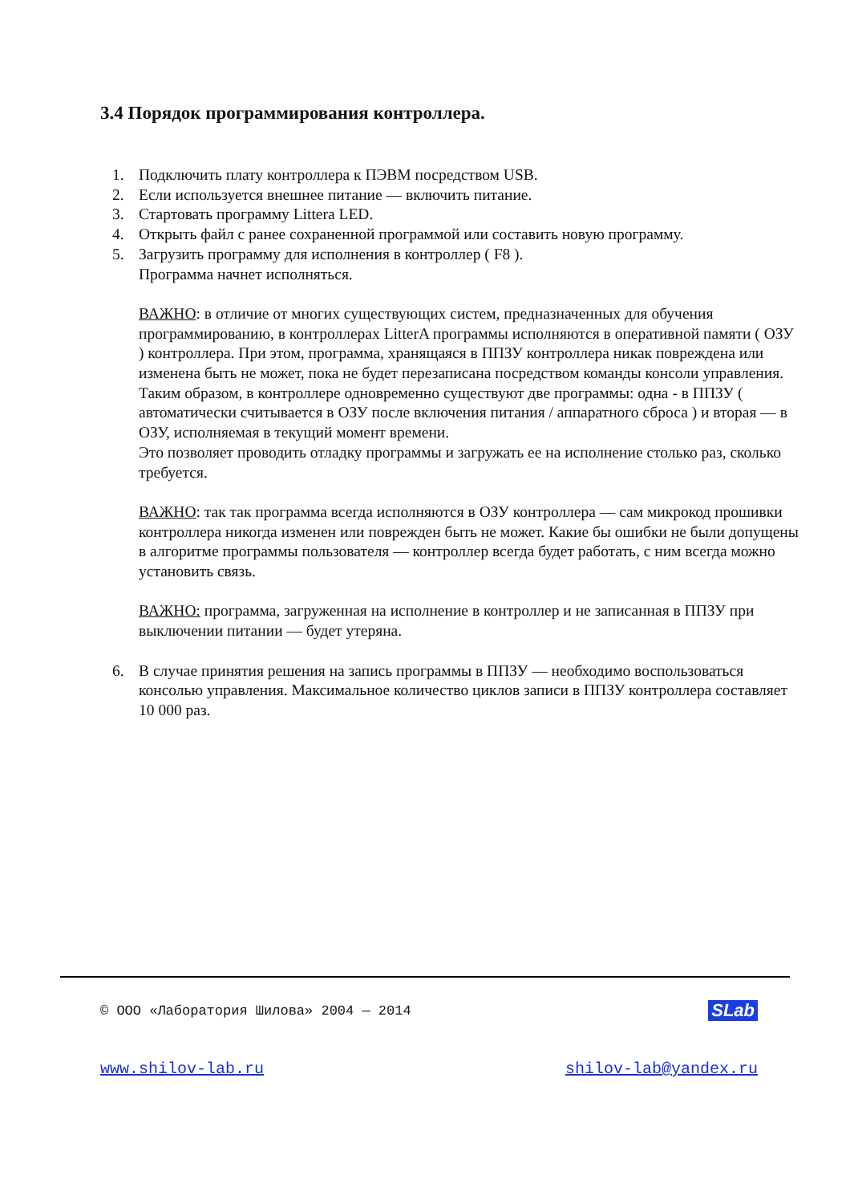3.4 Порядок программирования контроллера.
1. Подключить плату контроллера к ПЭВМ посредством USB.
2. Если используется внешнее питание — включить питание.
3. Стартовать программу Littera LED.
4. Открыть файл с ранее сохраненной программой или составить новую программу.
5. Загрузить программу для исполнения в контроллер ( F8 ).
Программа начнет исполняться.
ВАЖНО: в отличие от многих существующих систем, предназначенных для обучения программированию, в контроллерах LitterA программы исполняются в оперативной памяти ( ОЗУ ) контроллера. При этом, программа, хранящаяся в ППЗУ контроллера никак повреждена или изменена быть не может, пока не будет перезаписана посредством команды консоли управления. Таким образом, в контроллере одновременно существуют две программы: одна - в ППЗУ ( автоматически считывается в ОЗУ после включения питания / аппаратного сброса ) и вторая — в ОЗУ, исполняемая в текущий момент времени.
Это позволяет проводить отладку программы и загружать ее на исполнение столько раз, сколько требуется.
ВАЖНО: так так программа всегда исполняются в ОЗУ контроллера — сам микрокод прошивки контроллера никогда изменен или поврежден быть не может. Какие бы ошибки не были допущены в алгоритме программы пользователя — контроллер всегда будет работать, с ним всегда можно установить связь.
ВАЖНО: программа, загруженная на исполнение в контроллер и не записанная в ППЗУ при выключении питании — будет утеряна.
6. В случае принятия решения на запись программы в ППЗУ — необходимо воспользоваться консолью управления. Максимальное количество циклов записи в ППЗУ контроллера составляет 10 000 раз.
© ООО «Лаборатория Шилова» 2004 — 2014 SLab
www.shilov-lab.ru shilov-lab@yandex.ru